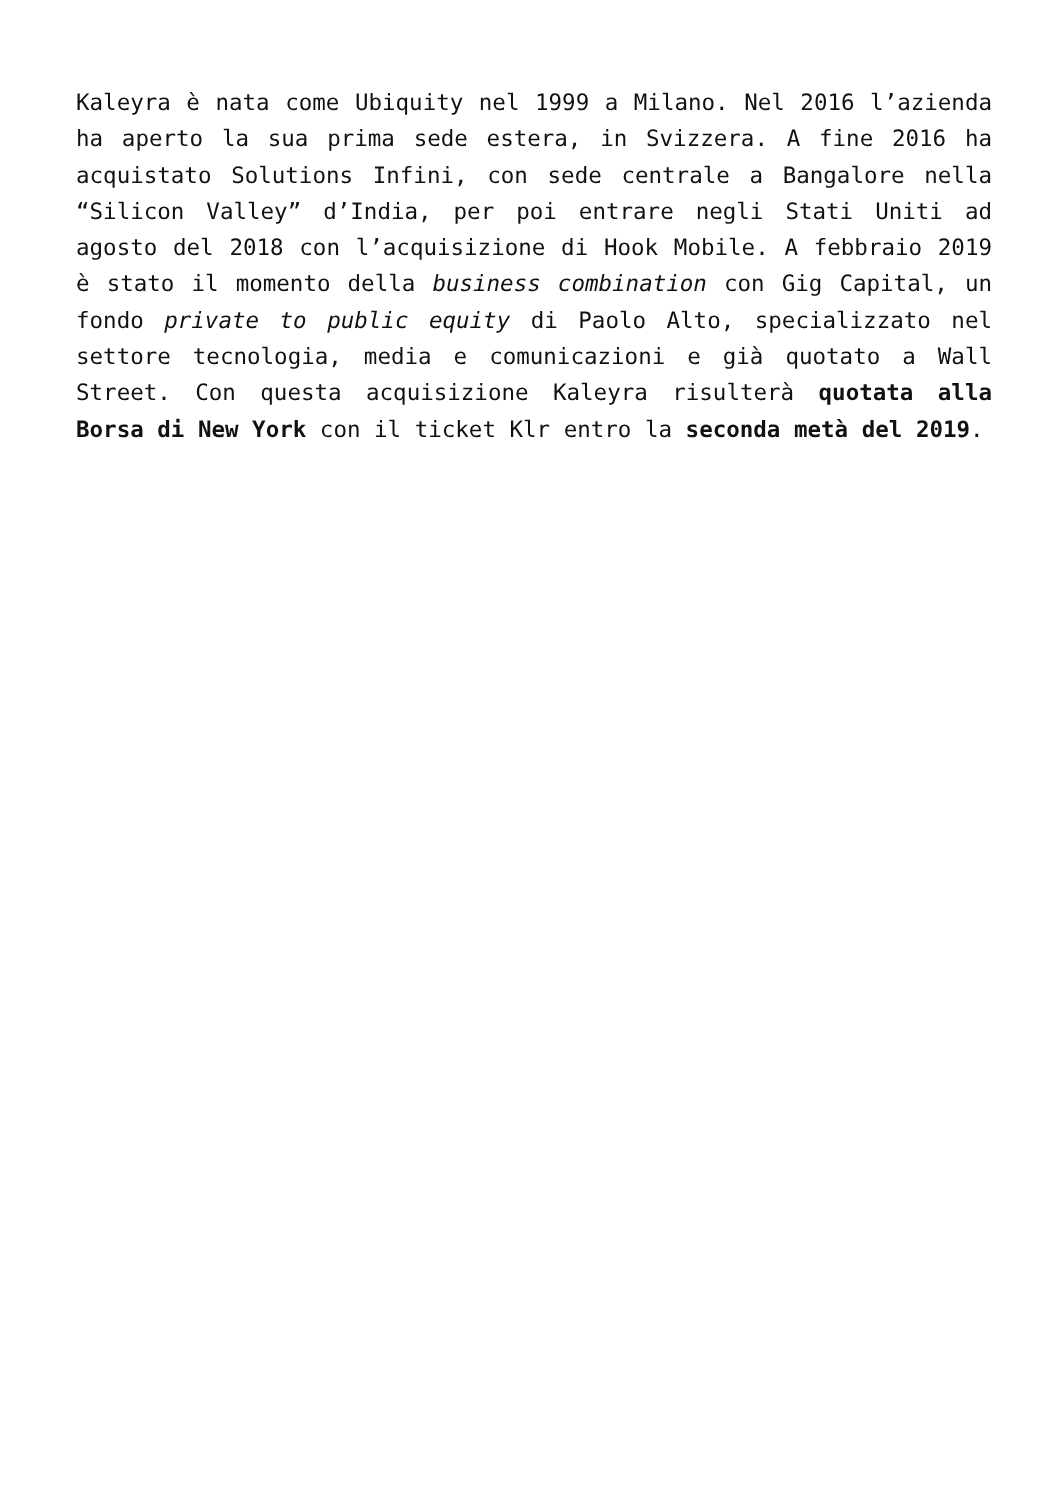Kaleyra è nata come Ubiquity nel 1999 a Milano. Nel 2016 l’azienda ha aperto la sua prima sede estera, in Svizzera. A fine 2016 ha acquistato Solutions Infini, con sede centrale a Bangalore nella “Silicon Valley” d’India, per poi entrare negli Stati Uniti ad agosto del 2018 con l’acquisizione di Hook Mobile. A febbraio 2019 è stato il momento della business combination con Gig Capital, un fondo private to public equity di Paolo Alto, specializzato nel settore tecnologia, media e comunicazioni e già quotato a Wall Street. Con questa acquisizione Kaleyra risulterà quotata alla Borsa di New York con il ticket Klr entro la seconda metà del 2019.